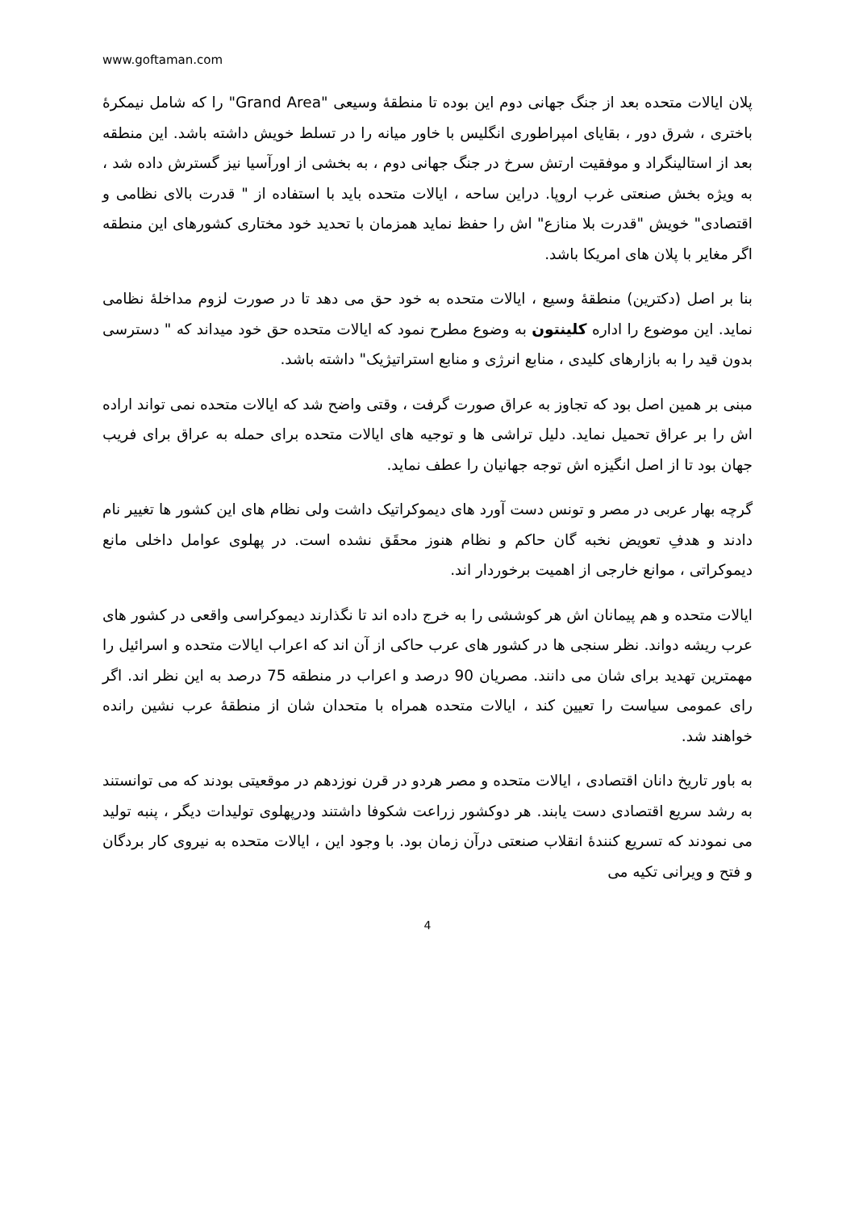www.goftaman.com
پلان ایالات متحده بعد از جنگ جهانی دوم این بوده تا منطقهٔ وسیعی "Grand Area" را که شامل نیمکرهٔ باختری ، شرق دور ، بقایای امپراطوری انگلیس با خاور میانه را در تسلط خویش داشته باشد. این منطقه بعد از استالینگراد و موفقیت ارتش سرخ در جنگ جهانی دوم ، به بخشی از اورآسیا نیز گسترش داده شد ، به ویژه بخش صنعتی غرب اروپا. دراین ساحه ، ایالات متحده باید با استفاده از " قدرت بالای نظامی و اقتصادی" خویش "قدرت بلا منازع" اش را حفظ نماید همزمان با تحدید خود مختاری کشورهای این منطقه اگر مغایر با پلان های امریکا باشد.
بنا بر اصل (دکترین) منطقهٔ وسیع ، ایالات متحده به خود حق می دهد تا در صورت لزوم مداخلهٔ نظامی نماید. این موضوع را اداره کلینتون به وضوع مطرح نمود که ایالات متحده حق خود میداند که " دسترسی بدون قید را به بازارهای کلیدی ، منابع انرژی و منابع استراتیژیک" داشته باشد.
مبنی بر همین اصل بود که تجاوز به عراق صورت گرفت ، وقتی واضح شد که ایالات متحده نمی تواند اراده اش را بر عراق تحمیل نماید. دلیل تراشی ها و توجیه های ایالات متحده برای حمله به عراق برای فریب جهان بود تا از اصل انگیزه اش توجه جهانیان را عطف نماید.
گرچه بهار عربی در مصر و تونس دست آورد های دیموکراتیک داشت ولی نظام های این کشور ها تغییر نام دادند و هدفِ تعویض نخبه گان حاکم و نظام هنوز محقَق نشده است. در پهلوی عوامل داخلی مانع دیموکراتی ، موانع خارجی از اهمیت برخوردار اند.
ایالات متحده و هم پیمانان اش هر کوششی را به خرج داده اند تا نگذارند دیموکراسی واقعی در کشور های عرب ریشه دواند. نظر سنجی ها در کشور های عرب حاکی از آن اند که اعراب ایالات متحده و اسرائیل را مهمترین تهدید برای شان می دانند. مصریان 90 درصد و اعراب در منطقه 75 درصد به این نظر اند. اگر رای عمومی سیاست را تعیین کند ، ایالات متحده همراه با متحدان شان از منطقهٔ عرب نشین رانده خواهند شد.
به باور تاریخ دانان اقتصادی ، ایالات متحده و مصر هردو در قرن نوزدهم در موقعیتی بودند که می توانستند به رشد سریع اقتصادی دست یابند. هر دوکشور زراعت شکوفا داشتند ودرپهلوی تولیدات دیگر ، پنبه تولید می نمودند که تسریع کنندهٔ انقلاب صنعتی درآن زمان بود. با وجود این ، ایالات متحده به نیروی کار بردگان و فتح و ویرانی تکیه می
4